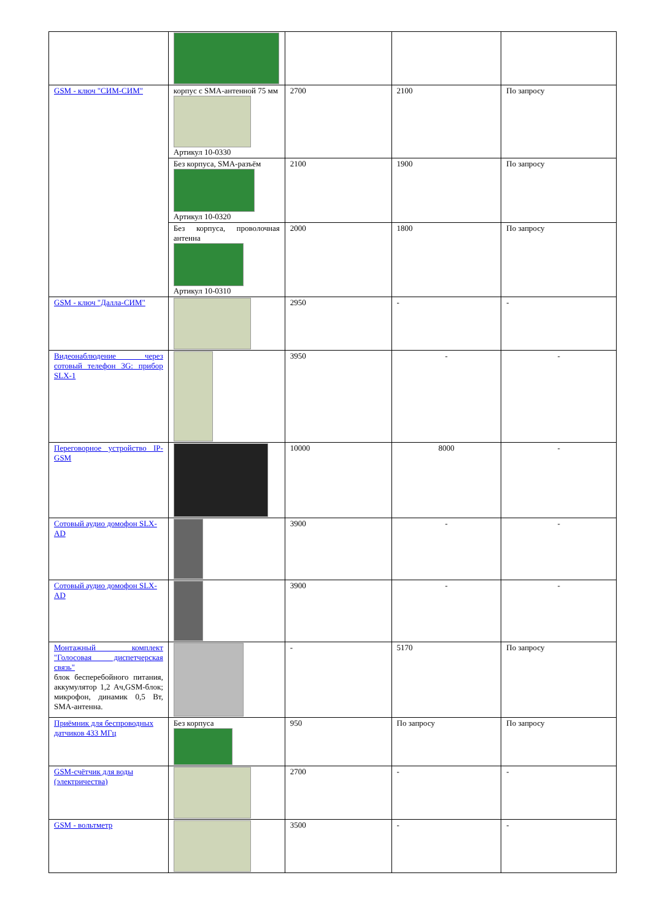| GSM - ключ "СИМ-СИМ" | корпус с SMA-антенной 75 мм Артикул 10-0330 | 2700 | 2100 | По запросу |
| | Без корпуса, SMA-разъём Артикул 10-0320 | 2100 | 1900 | По запросу |
| | Без корпуса, проволочная антенна Артикул 10-0310 | 2000 | 1800 | По запросу |
| GSM - ключ "Далла-СИМ" | | 2950 | - | - |
| Видеонаблюдение через сотовый телефон 3G: прибор SLX-1 | | 3950 | - | - |
| Переговорное устройство IP-GSM | | 10000 | 8000 | - |
| Сотовый аудио домофон SLX-AD | | 3900 | - | - |
| Сотовый аудио домофон SLX-AD | | 3900 | - | - |
| Монтажный комплект "Голосовая диспетчерская связь" блок бесперебойного питания, аккумулятор 1,2 Ач,GSM-блок; микрофон, динамик 0,5 Вт, SMA-антенна. | | - | 5170 | По запросу |
| Приёмник для беспроводных датчиков 433 МГц | Без корпуса | 950 | По запросу | По запросу |
| GSM-счётчик для воды (электричества) | | 2700 | - | - |
| GSM - вольтметр | | 3500 | - | - |